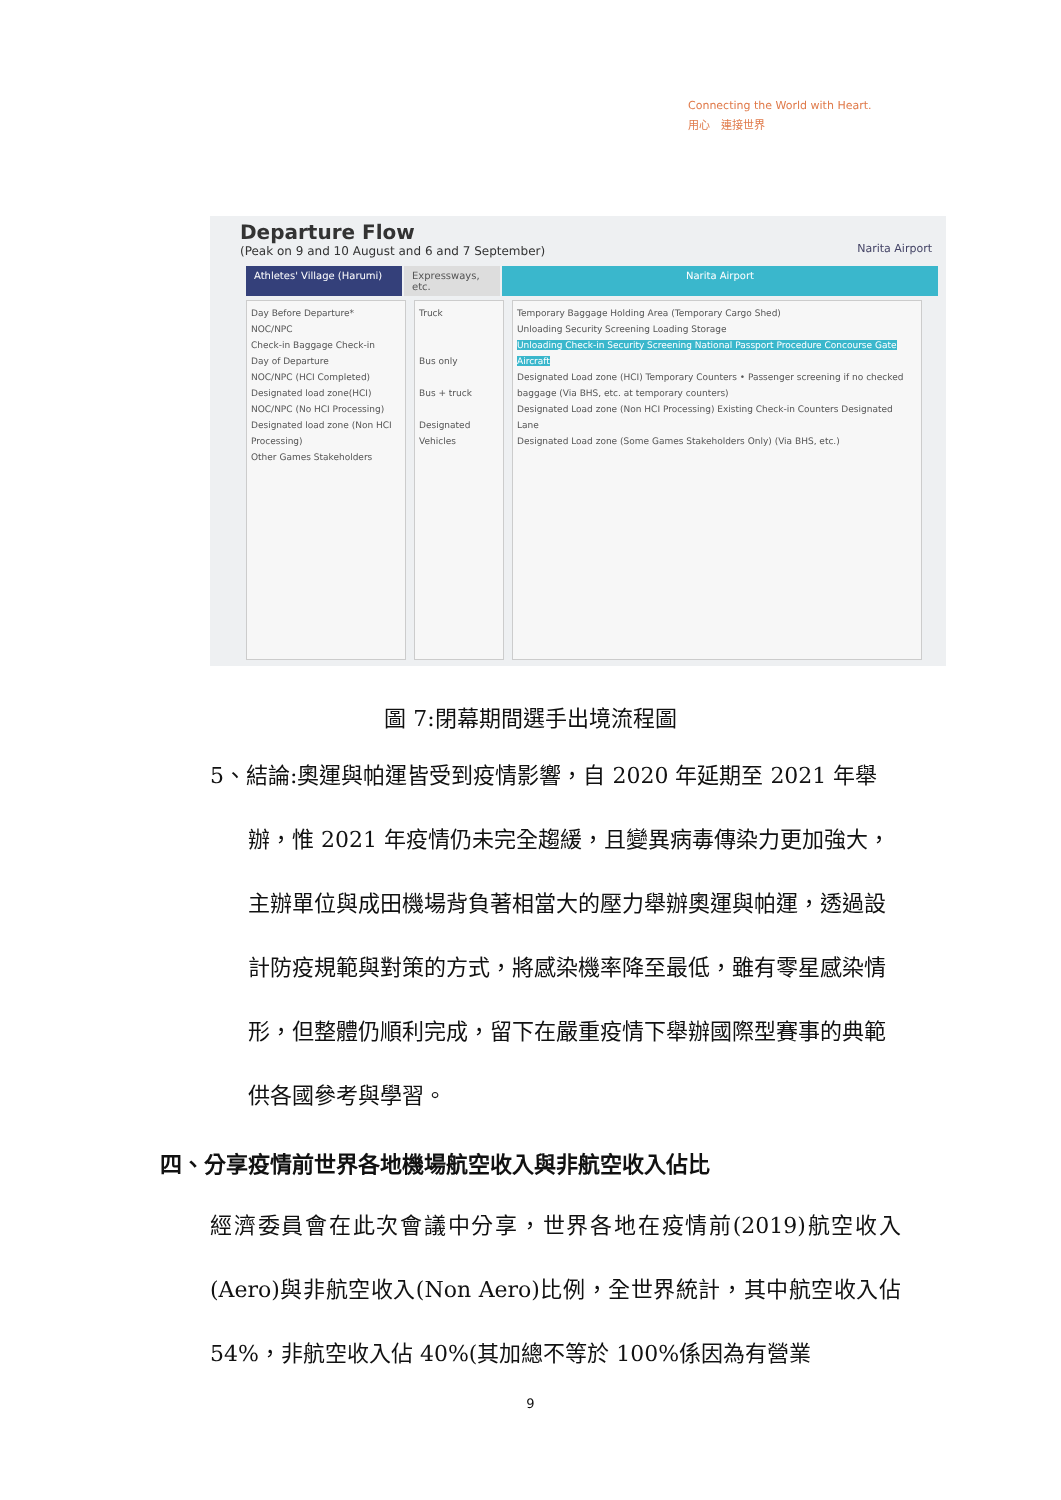Connecting the World with Heart.
用心　連接世界
Departure Flow
(Peak on 9 and 10 August and 6 and 7 September)
Narita Airport
Athletes' Village (Harumi)
Expressways, etc.
Narita Airport
Day Before Departure*
NOC/NPC
Check-in Baggage Check-in
Day of Departure
NOC/NPC (HCI Completed)
Designated load zone(HCI)
NOC/NPC (No HCI Processing)
Designated load zone (Non HCI Processing)
Other Games Stakeholders
Truck
Bus only
Bus + truck
Designated Vehicles
Temporary Baggage Holding Area (Temporary Cargo Shed)
Unloading Security Screening Loading Storage
Unloading Check-in Security Screening National Passport Procedure Concourse Gate Aircraft
Designated Load zone (HCI) Temporary Counters • Passenger screening if no checked baggage (Via BHS, etc. at temporary counters)
Designated Load zone (Non HCI Processing) Existing Check-in Counters Designated Lane
Designated Load zone (Some Games Stakeholders Only) (Via BHS, etc.)
圖 7:閉幕期間選手出境流程圖
5、結論:奧運與帕運皆受到疫情影響，自 2020 年延期至 2021 年舉辦，惟 2021 年疫情仍未完全趨緩，且變異病毒傳染力更加強大，主辦單位與成田機場背負著相當大的壓力舉辦奧運與帕運，透過設計防疫規範與對策的方式，將感染機率降至最低，雖有零星感染情形，但整體仍順利完成，留下在嚴重疫情下舉辦國際型賽事的典範供各國參考與學習。
四、分享疫情前世界各地機場航空收入與非航空收入佔比
經濟委員會在此次會議中分享，世界各地在疫情前(2019)航空收入(Aero)與非航空收入(Non Aero)比例，全世界統計，其中航空收入佔 54%，非航空收入佔 40%(其加總不等於 100%係因為有營業
9